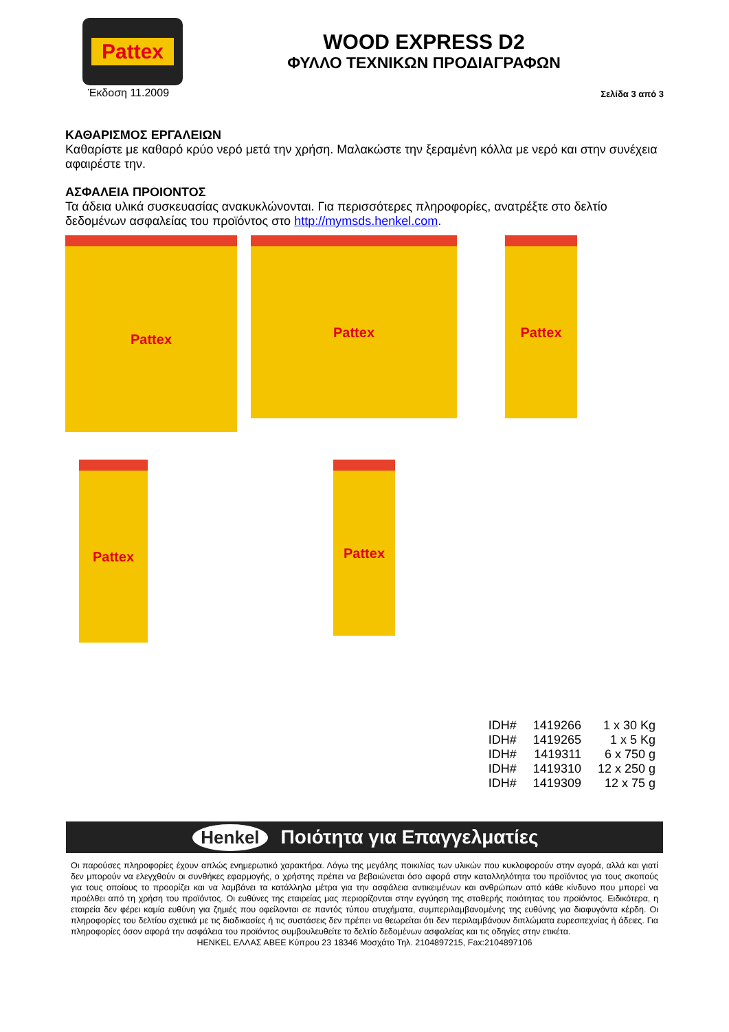Pattex
Έκδοση 11.2009
WOOD EXPRESS D2
ΦΥΛΛΟ ΤΕΧΝΙΚΩΝ ΠΡΟΔΙΑΓΡΑΦΩΝ
Σελίδα 3 από 3
ΚΑΘΑΡΙΣΜΟΣ ΕΡΓΑΛΕΙΩΝ
Καθαρίστε με καθαρό κρύο νερό μετά την χρήση. Μαλακώστε την ξεραμένη κόλλα με νερό και στην συνέχεια αφαιρέστε την.
ΑΣΦΑΛΕΙΑ ΠΡΟΙΟΝΤΟΣ
Τα άδεια υλικά συσκευασίας ανακυκλώνονται. Για περισσότερες πληροφορίες, ανατρέξτε στο δελτίο δεδομένων ασφαλείας του προϊόντος στο http://mymsds.henkel.com.
Pattex
Pattex
Pattex
Pattex
Pattex
| IDH# | 1419266 | 1 x 30 Kg |
| IDH# | 1419265 | 1 x 5 Kg |
| IDH# | 1419311 | 6 x 750 g |
| IDH# | 1419310 | 12 x 250 g |
| IDH# | 1419309 | 12 x 75 g |
Henkel Ποιότητα για Επαγγελματίες
Οι παρούσες πληροφορίες έχουν απλώς ενημερωτικό χαρακτήρα. Λόγω της μεγάλης ποικιλίας των υλικών που κυκλοφορούν στην αγορά, αλλά και γιατί δεν μπορούν να ελεγχθούν οι συνθήκες εφαρμογής, ο χρήστης πρέπει να βεβαιώνεται όσο αφορά στην καταλληλότητα του προϊόντος για τους σκοπούς για τους οποίους το προορίζει και να λαμβάνει τα κατάλληλα μέτρα για την ασφάλεια αντικειμένων και ανθρώπων από κάθε κίνδυνο που μπορεί να προέλθει από τη χρήση του προϊόντος. Οι ευθύνες της εταιρείας μας περιορίζονται στην εγγύηση της σταθερής ποιότητας του προϊόντος. Ειδικότερα, η εταιρεία δεν φέρει καμία ευθύνη για ζημιές που οφείλονται σε παντός τύπου ατυχήματα, συμπεριλαμβανομένης της ευθύνης για διαφυγόντα κέρδη. Οι πληροφορίες του δελτίου σχετικά με τις διαδικασίες ή τις συστάσεις δεν πρέπει να θεωρείται ότι δεν περιλαμβάνουν διπλώματα ευρεσιτεχνίας ή άδειες. Για πληροφορίες όσον αφορά την ασφάλεια του προϊόντος συμβουλευθείτε το δελτίο δεδομένων ασφαλείας και τις οδηγίες στην ετικέτα.
HENKEL ΕΛΛΑΣ ΑΒΕΕ Κύπρου 23 18346 Μοσχάτο Τηλ. 2104897215, Fax:2104897106